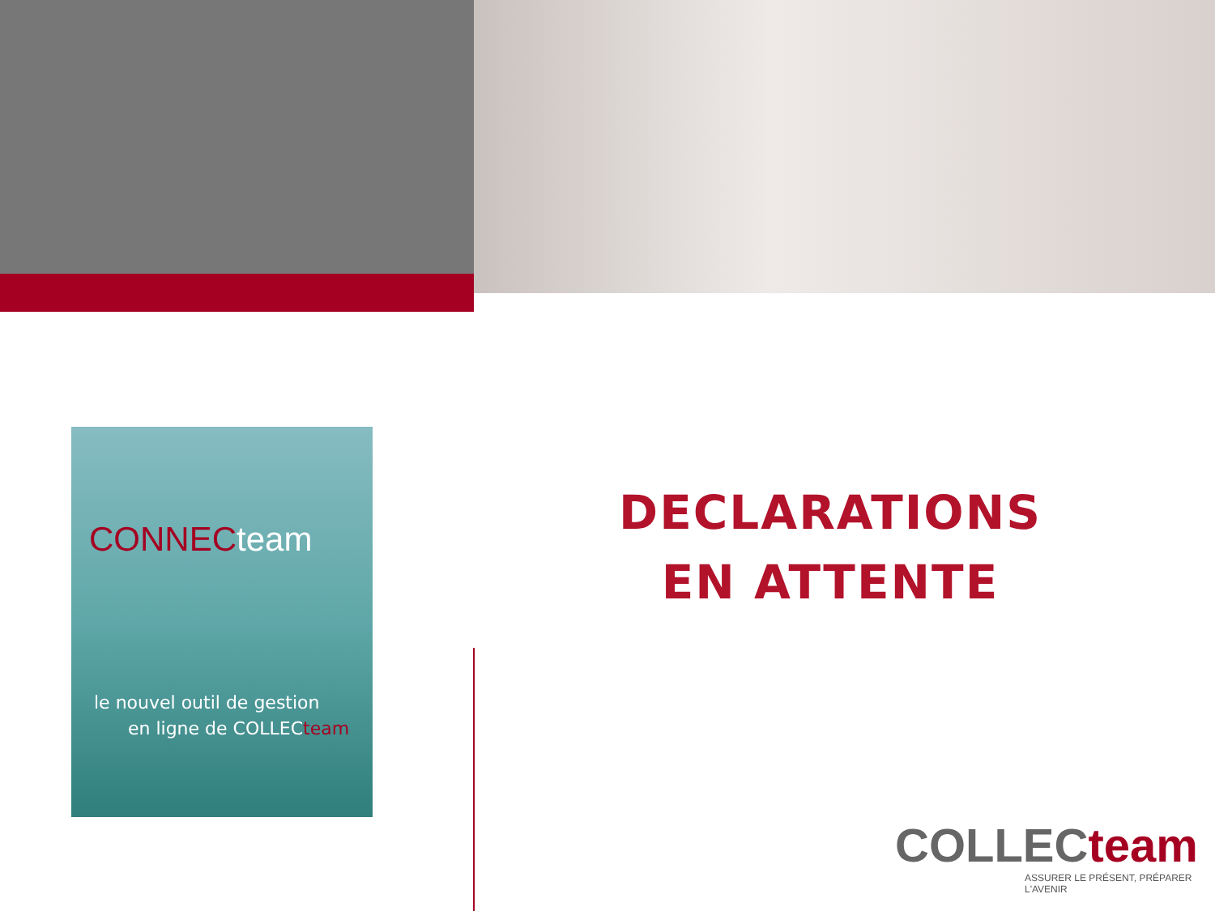CONNECteam
le nouvel outil de gestion
en ligne de COLLECteam
DECLARATIONS
EN ATTENTE
COLLECteam
ASSURER LE PRÉSENT, PRÉPARER L'AVENIR